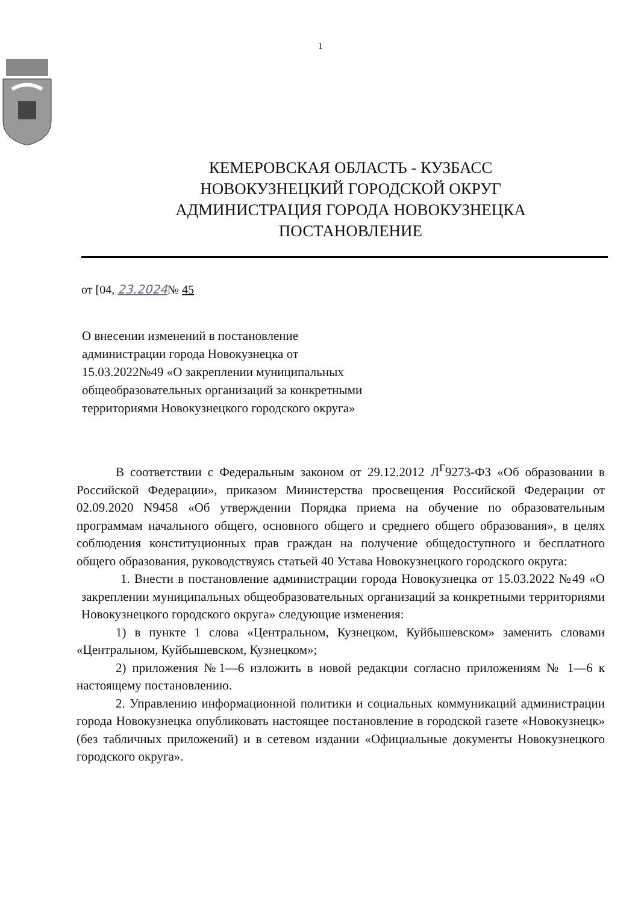1
КЕМЕРОВСКАЯ ОБЛАСТЬ - КУЗБАСС
НОВОКУЗНЕЦКИЙ ГОРОДСКОЙ ОКРУГ
АДМИНИСТРАЦИЯ ГОРОДА НОВОКУЗНЕЦКА
ПОСТАНОВЛЕНИЕ
от [04, 23.2024№ 45
О внесении изменений в постановление администрации города Новокузнецка от 15.03.2022№49 «О закреплении муниципальных общеобразовательных организаций за конкретными территориями Новокузнецкого городского округа»
В соответствии с Федеральным законом от 29.12.2012 Л<sup>Г</sup>9273-ФЗ «Об образовании в Российской Федерации», приказом Министерства просвещения Российской Федерации от 02.09.2020 N9458 «Об утверждении Порядка приема на обучение по образовательным программам начального общего, основного общего и среднего общего образования», в целях соблюдения конституционных прав граждан на получение общедоступного и бесплатного общего образования, руководствуясь статьей 40 Устава Новокузнецкого городского округа:
1. Внести в постановление администрации города Новокузнецка от 15.03.2022 №49 «О закреплении муниципальных общеобразовательных организаций за конкретными территориями Новокузнецкого городского округа» следующие изменения:
1) в пункте 1 слова «Центральном, Кузнецком, Куйбышевском» заменить словами «Центральном, Куйбышевском, Кузнецком»;
2) приложения №1—6 изложить в новой редакции согласно приложениям № 1—6 к настоящему постановлению.
2. Управлению информационной политики и социальных коммуникаций администрации города Новокузнецка опубликовать настоящее постановление в городской газете «Новокузнецк» (без табличных приложений) и в сетевом издании «Официальные документы Новокузнецкого городского округа».